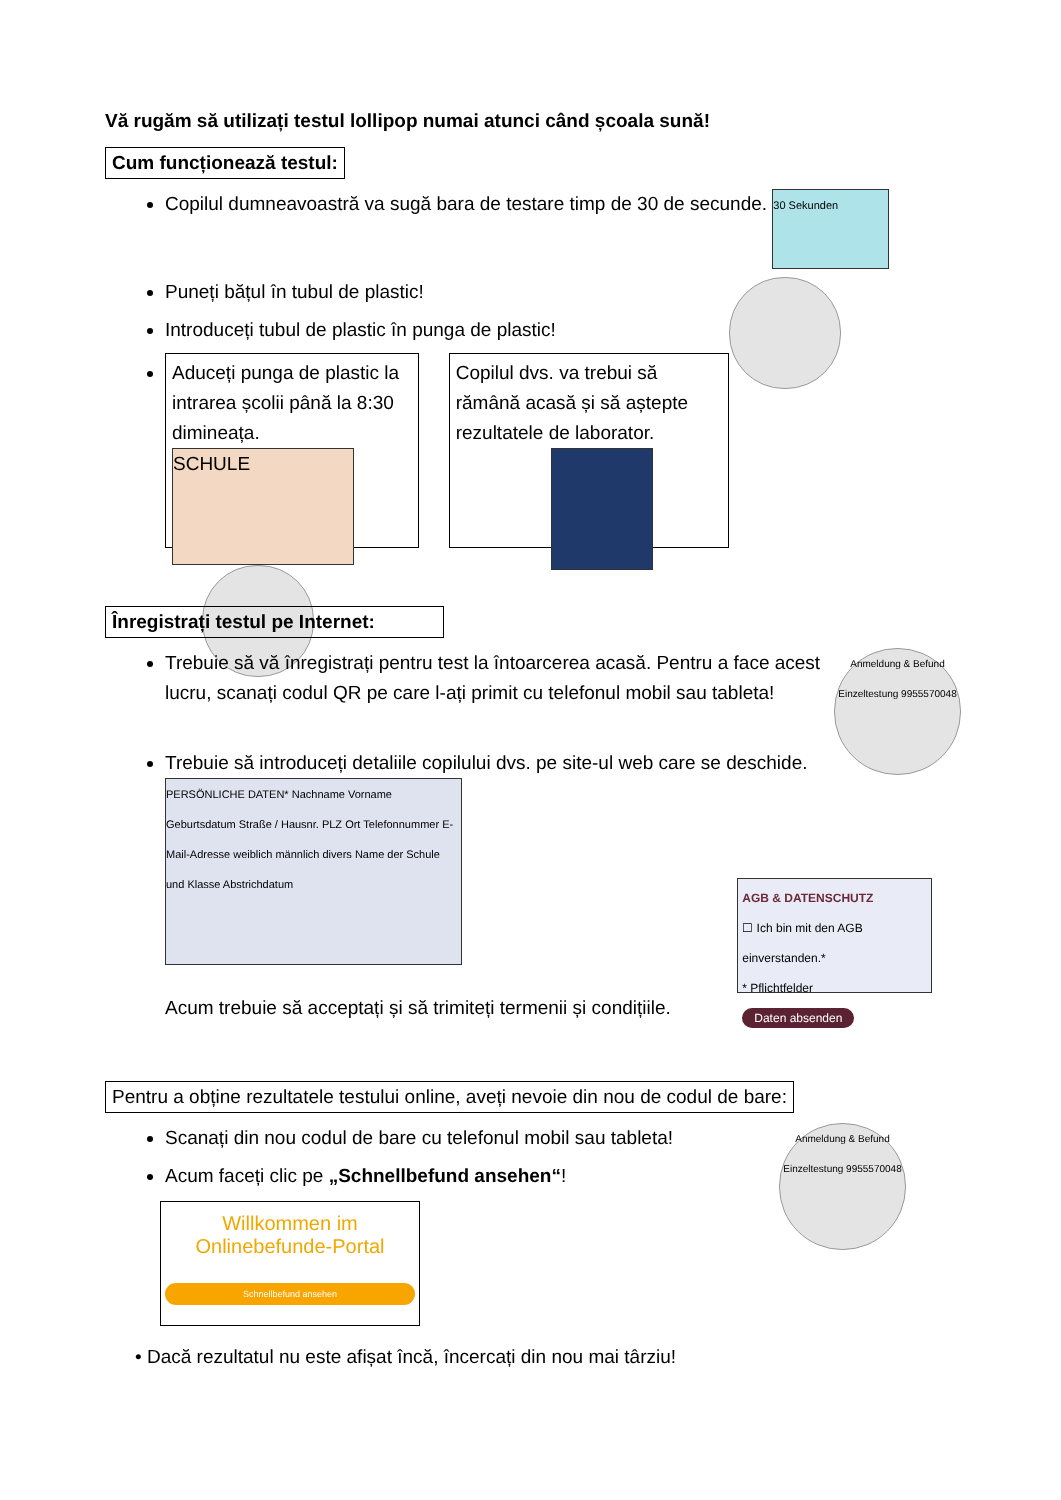Vă rugăm să utilizați testul lollipop numai atunci când școala sună!
Cum funcționează testul:
Copilul dumneavoastră va sugă bara de testare timp de 30 de secunde. 30 Sekunden
Puneți bățul în tubul de plastic!
Introduceți tubul de plastic în punga de plastic!
Aduceți punga de plastic la intrarea școlii până la 8:30 dimineața.
SCHULE
Copilul dvs. va trebui să rămână acasă și să aștepte rezultatele de laborator.
Înregistrați testul pe Internet:
Anmeldung & Befund Einzeltestung 9955570048 Trebuie să vă înregistrați pentru test la întoarcerea acasă. Pentru a face acest lucru, scanați codul QR pe care l-ați primit cu telefonul mobil sau tableta!
Trebuie să introduceți detaliile copilului dvs. pe site-ul web care se deschide.
PERSÖNLICHE DATEN* Nachname Vorname Geburtsdatum Straße / Hausnr. PLZ Ort Telefonnummer E-Mail-Adresse weiblich männlich divers Name der Schule und Klasse Abstrichdatum AGB & DATENSCHUTZ
☐ Ich bin mit den AGB einverstanden.*
* Pflichtfelder
Daten absenden
Acum trebuie să acceptați și să trimiteți termenii și condițiile.
Pentru a obține rezultatele testului online, aveți nevoie din nou de codul de bare:
Anmeldung & Befund Einzeltestung 9955570048 Scanați din nou codul de bare cu telefonul mobil sau tableta!
Acum faceți clic pe „Schnellbefund ansehen“!
Willkommen im
Onlinebefunde-Portal
Schnellbefund ansehen
• Dacă rezultatul nu este afișat încă, încercați din nou mai târziu!